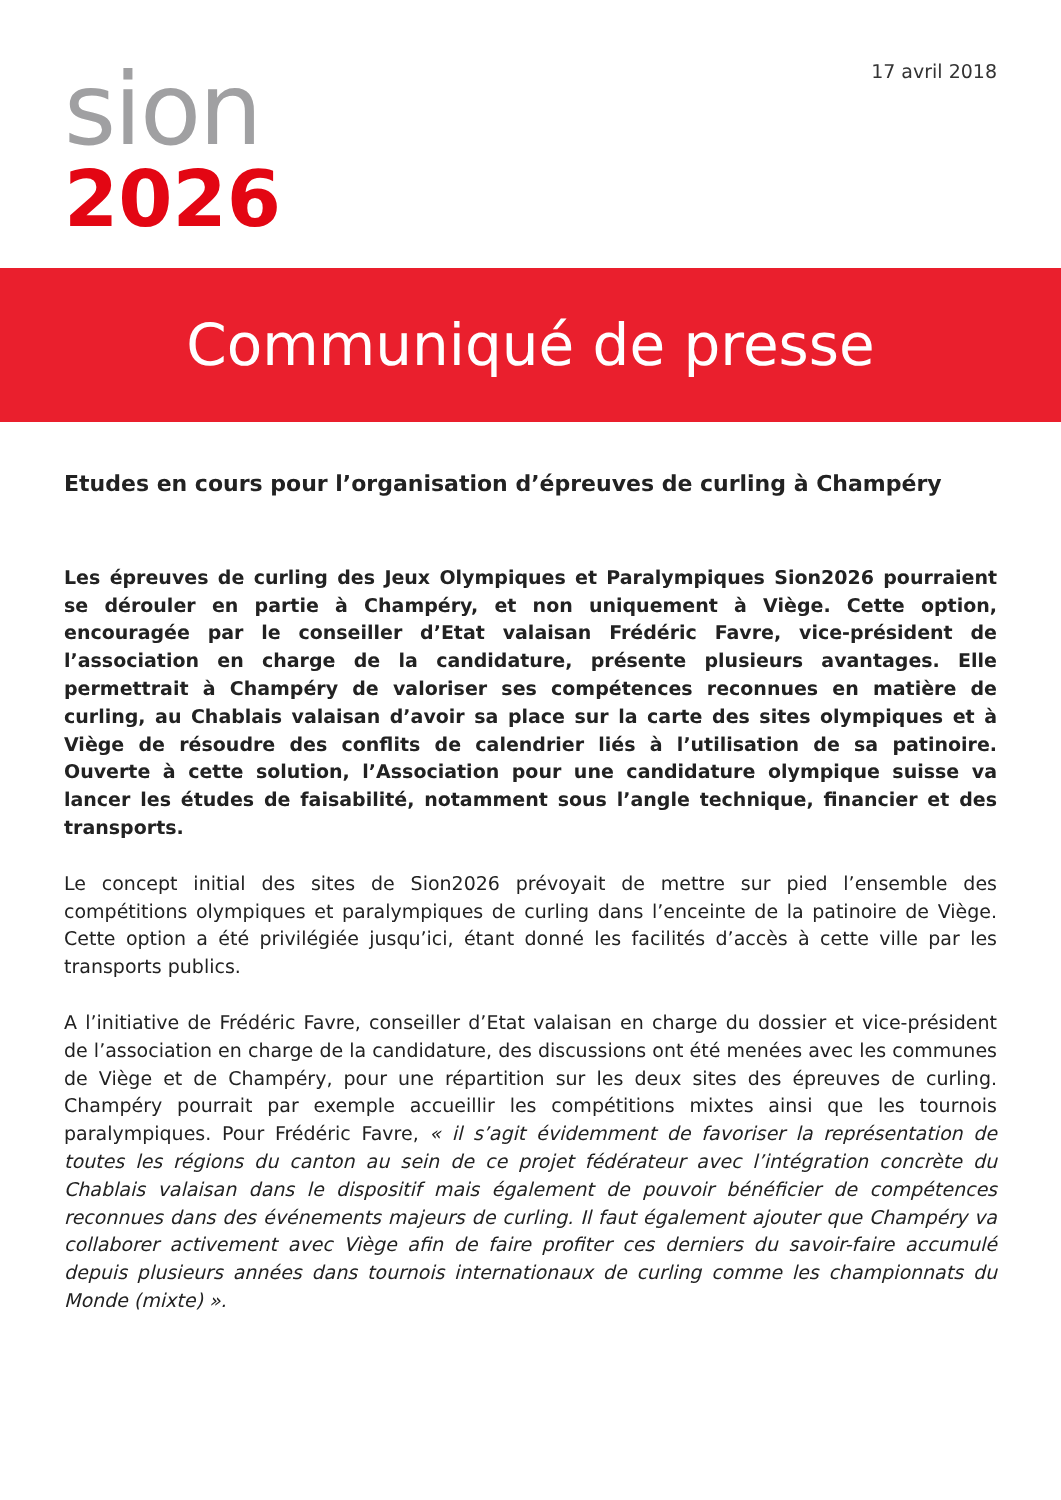sion
2026
17 avril 2018
Communiqué de presse
Etudes en cours pour l’organisation d’épreuves de curling à Champéry
Les épreuves de curling des Jeux Olympiques et Paralympiques Sion2026 pourraient se dérouler en partie à Champéry, et non uniquement à Viège. Cette option, encouragée par le conseiller d’Etat valaisan Frédéric Favre, vice-président de l’association en charge de la candidature, présente plusieurs avantages. Elle permettrait à Champéry de valoriser ses compétences reconnues en matière de curling, au Chablais valaisan d’avoir sa place sur la carte des sites olympiques et à Viège de résoudre des conflits de calendrier liés à l’utilisation de sa patinoire. Ouverte à cette solution, l’Association pour une candidature olympique suisse va lancer les études de faisabilité, notamment sous l’angle technique, financier et des transports.
Le concept initial des sites de Sion2026 prévoyait de mettre sur pied l’ensemble des compétitions olympiques et paralympiques de curling dans l’enceinte de la patinoire de Viège. Cette option a été privilégiée jusqu’ici, étant donné les facilités d’accès à cette ville par les transports publics.
A l’initiative de Frédéric Favre, conseiller d’Etat valaisan en charge du dossier et vice-président de l’association en charge de la candidature, des discussions ont été menées avec les communes de Viège et de Champéry, pour une répartition sur les deux sites des épreuves de curling. Champéry pourrait par exemple accueillir les compétitions mixtes ainsi que les tournois paralympiques. Pour Frédéric Favre, « il s’agit évidemment de favoriser la représentation de toutes les régions du canton au sein de ce projet fédérateur avec l’intégration concrète du Chablais valaisan dans le dispositif mais également de pouvoir bénéficier de compétences reconnues dans des événements majeurs de curling. Il faut également ajouter que Champéry va collaborer activement avec Viège afin de faire profiter ces derniers du savoir-faire accumulé depuis plusieurs années dans tournois internationaux de curling comme les championnats du Monde (mixte) ».